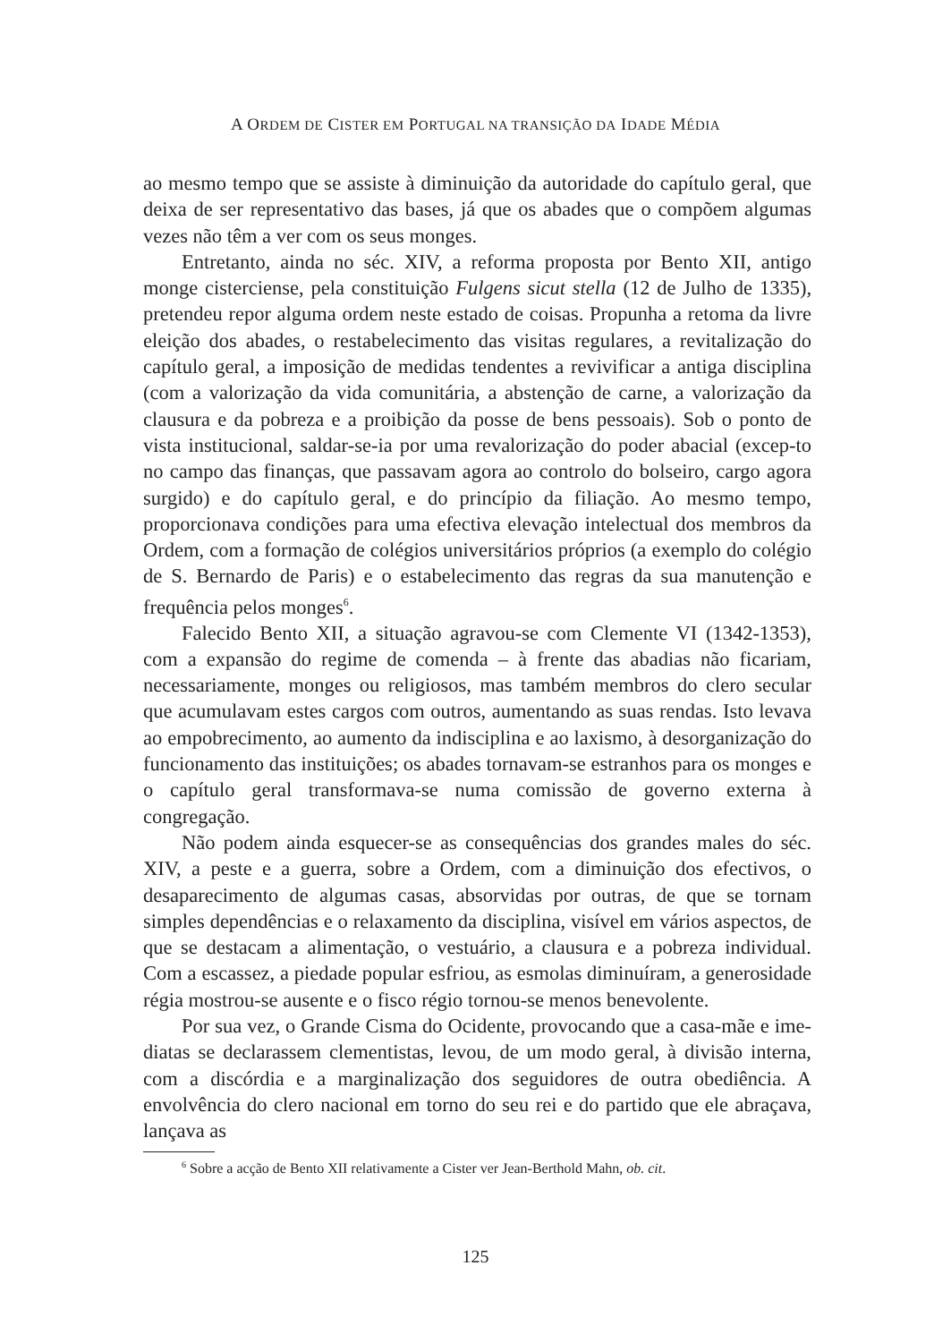A ORDEM DE CISTER EM PORTUGAL NA TRANSIÇÃO DA IDADE MÉDIA
ao mesmo tempo que se assiste à diminuição da autoridade do capítulo geral, que deixa de ser representativo das bases, já que os abades que o compõem algumas vezes não têm a ver com os seus monges.
Entretanto, ainda no séc. XIV, a reforma proposta por Bento XII, antigo monge cisterciense, pela constituição Fulgens sicut stella (12 de Julho de 1335), pretendeu repor alguma ordem neste estado de coisas. Propunha a retoma da livre eleição dos abades, o restabelecimento das visitas regulares, a revitalização do capítulo geral, a imposição de medidas tendentes a revivificar a antiga disciplina (com a valorização da vida comunitária, a abstenção de carne, a valorização da clausura e da pobreza e a proibição da posse de bens pessoais). Sob o ponto de vista institucional, saldar-se-ia por uma revalorização do poder abacial (excep-to no campo das finanças, que passavam agora ao controlo do bolseiro, cargo agora surgido) e do capítulo geral, e do princípio da filiação. Ao mesmo tempo, proporcionava condições para uma efectiva elevação intelectual dos membros da Ordem, com a formação de colégios universitários próprios (a exemplo do colégio de S. Bernardo de Paris) e o estabelecimento das regras da sua manutenção e frequência pelos monges<sup>6</sup>.
Falecido Bento XII, a situação agravou-se com Clemente VI (1342-1353), com a expansão do regime de comenda – à frente das abadias não ficariam, necessariamente, monges ou religiosos, mas também membros do clero secular que acumulavam estes cargos com outros, aumentando as suas rendas. Isto levava ao empobrecimento, ao aumento da indisciplina e ao laxismo, à desorganização do funcionamento das instituições; os abades tornavam-se estranhos para os monges e o capítulo geral transformava-se numa comissão de governo externa à congregação.
Não podem ainda esquecer-se as consequências dos grandes males do séc. XIV, a peste e a guerra, sobre a Ordem, com a diminuição dos efectivos, o desaparecimento de algumas casas, absorvidas por outras, de que se tornam simples dependências e o relaxamento da disciplina, visível em vários aspectos, de que se destacam a alimentação, o vestuário, a clausura e a pobreza individual. Com a escassez, a piedade popular esfriou, as esmolas diminuíram, a generosidade régia mostrou-se ausente e o fisco régio tornou-se menos benevolente.
Por sua vez, o Grande Cisma do Ocidente, provocando que a casa-mãe e ime-diatas se declarassem clementistas, levou, de um modo geral, à divisão interna, com a discórdia e a marginalização dos seguidores de outra obediência. A envolvência do clero nacional em torno do seu rei e do partido que ele abraçava, lançava as
<sup>6</sup> Sobre a acção de Bento XII relativamente a Cister ver Jean-Berthold Mahn, ob. cit.
125